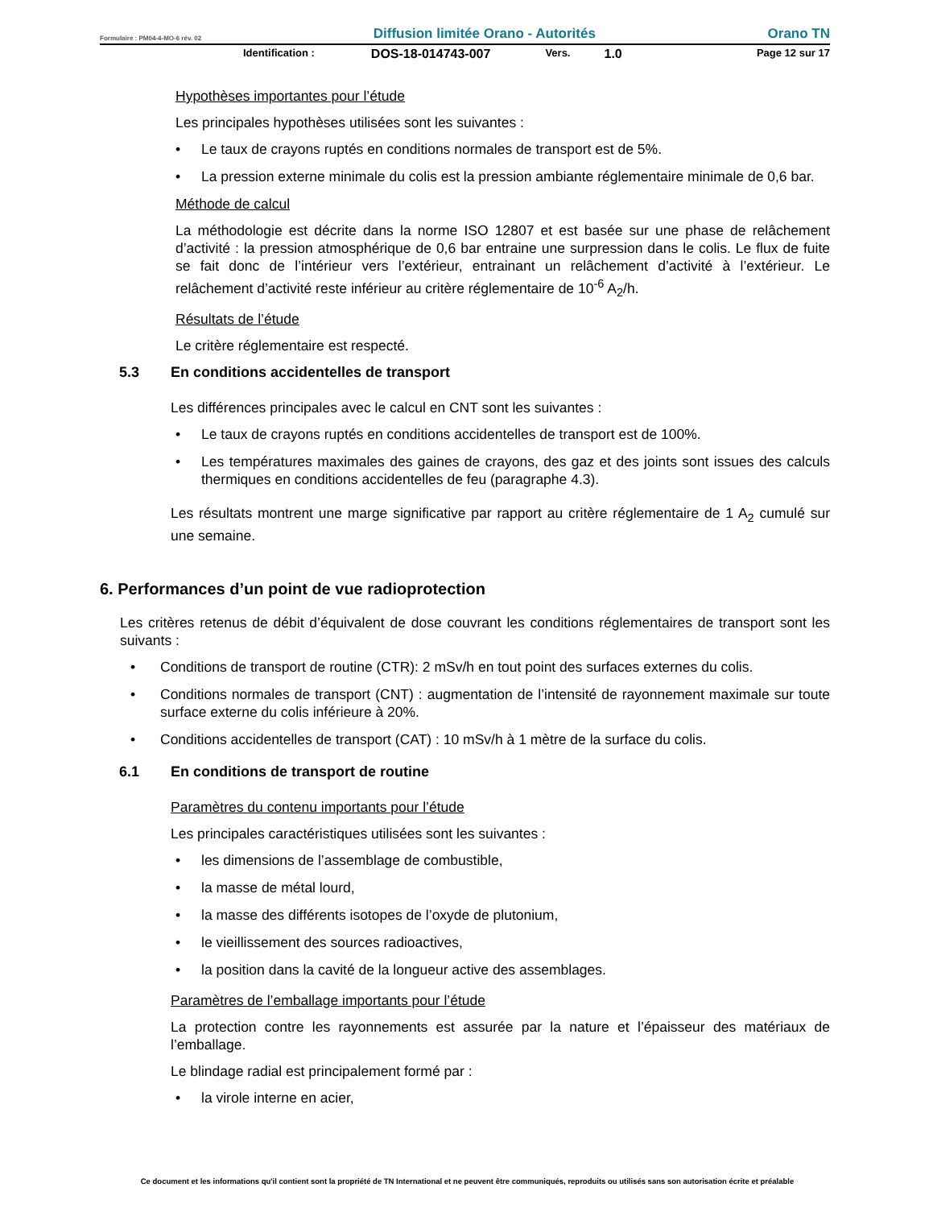Formulaire : PM04-4-MO-6 rév. 02 Diffusion limitée Orano - Autorités Orano TN
Identification : DOS-18-014743-007 Vers. 1.0 Page 12 sur 17
Hypothèses importantes pour l’étude
Les principales hypothèses utilisées sont les suivantes :
Le taux de crayons ruptés en conditions normales de transport est de 5%.
La pression externe minimale du colis est la pression ambiante réglementaire minimale de 0,6 bar.
Méthode de calcul
La méthodologie est décrite dans la norme ISO 12807 et est basée sur une phase de relâchement d’activité : la pression atmosphérique de 0,6 bar entraine une surpression dans le colis. Le flux de fuite se fait donc de l’intérieur vers l’extérieur, entrainant un relâchement d’activité à l’extérieur. Le relâchement d’activité reste inférieur au critère réglementaire de 10<sup>-6</sup> A<sub>2</sub>/h.
Résultats de l’étude
Le critère réglementaire est respecté.
5.3 En conditions accidentelles de transport
Les différences principales avec le calcul en CNT sont les suivantes :
Le taux de crayons ruptés en conditions accidentelles de transport est de 100%.
Les températures maximales des gaines de crayons, des gaz et des joints sont issues des calculs thermiques en conditions accidentelles de feu (paragraphe 4.3).
Les résultats montrent une marge significative par rapport au critère réglementaire de 1 A<sub>2</sub> cumulé sur une semaine.
6. Performances d’un point de vue radioprotection
Les critères retenus de débit d’équivalent de dose couvrant les conditions réglementaires de transport sont les suivants :
Conditions de transport de routine (CTR): 2 mSv/h en tout point des surfaces externes du colis.
Conditions normales de transport (CNT) : augmentation de l’intensité de rayonnement maximale sur toute surface externe du colis inférieure à 20%.
Conditions accidentelles de transport (CAT) : 10 mSv/h à 1 mètre de la surface du colis.
6.1 En conditions de transport de routine
Paramètres du contenu importants pour l’étude
Les principales caractéristiques utilisées sont les suivantes :
les dimensions de l’assemblage de combustible,
la masse de métal lourd,
la masse des différents isotopes de l’oxyde de plutonium,
le vieillissement des sources radioactives,
la position dans la cavité de la longueur active des assemblages.
Paramètres de l’emballage importants pour l’étude
La protection contre les rayonnements est assurée par la nature et l’épaisseur des matériaux de l’emballage.
Le blindage radial est principalement formé par :
la virole interne en acier,
Ce document et les informations qu'il contient sont la propriété de TN International et ne peuvent être communiqués, reproduits ou utilisés sans son autorisation écrite et préalable